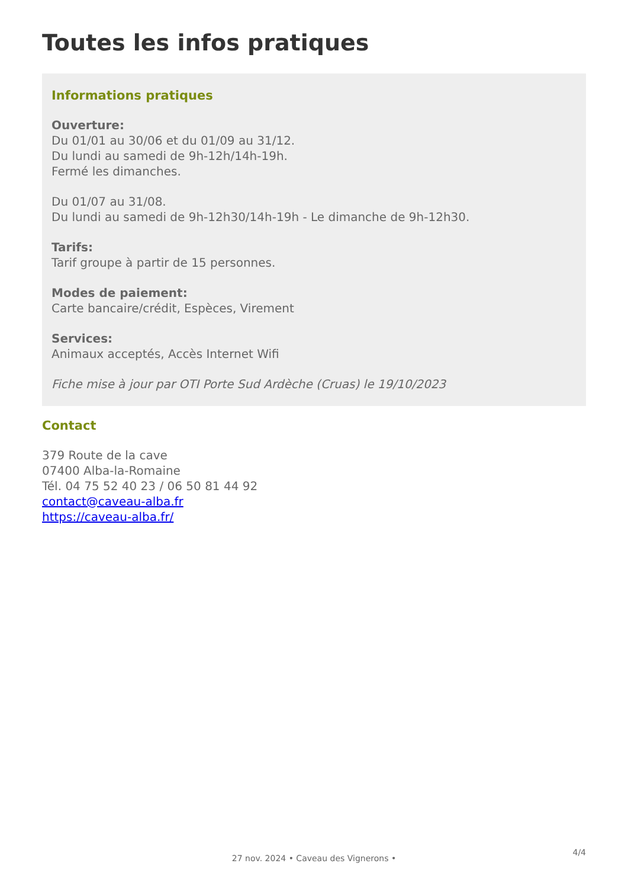Toutes les infos pratiques
Informations pratiques
Ouverture:
Du 01/01 au 30/06 et du 01/09 au 31/12.
Du lundi au samedi de 9h-12h/14h-19h.
Fermé les dimanches.
Du 01/07 au 31/08.
Du lundi au samedi de 9h-12h30/14h-19h - Le dimanche de 9h-12h30.
Tarifs:
Tarif groupe à partir de 15 personnes.
Modes de paiement:
Carte bancaire/crédit, Espèces, Virement
Services:
Animaux acceptés, Accès Internet Wifi
Fiche mise à jour par OTI Porte Sud Ardèche (Cruas) le 19/10/2023
Contact
379 Route de la cave
07400 Alba-la-Romaine
Tél. 04 75 52 40 23 / 06 50 81 44 92
contact@caveau-alba.fr
https://caveau-alba.fr/
4/4
27 nov. 2024 • Caveau des Vignerons •